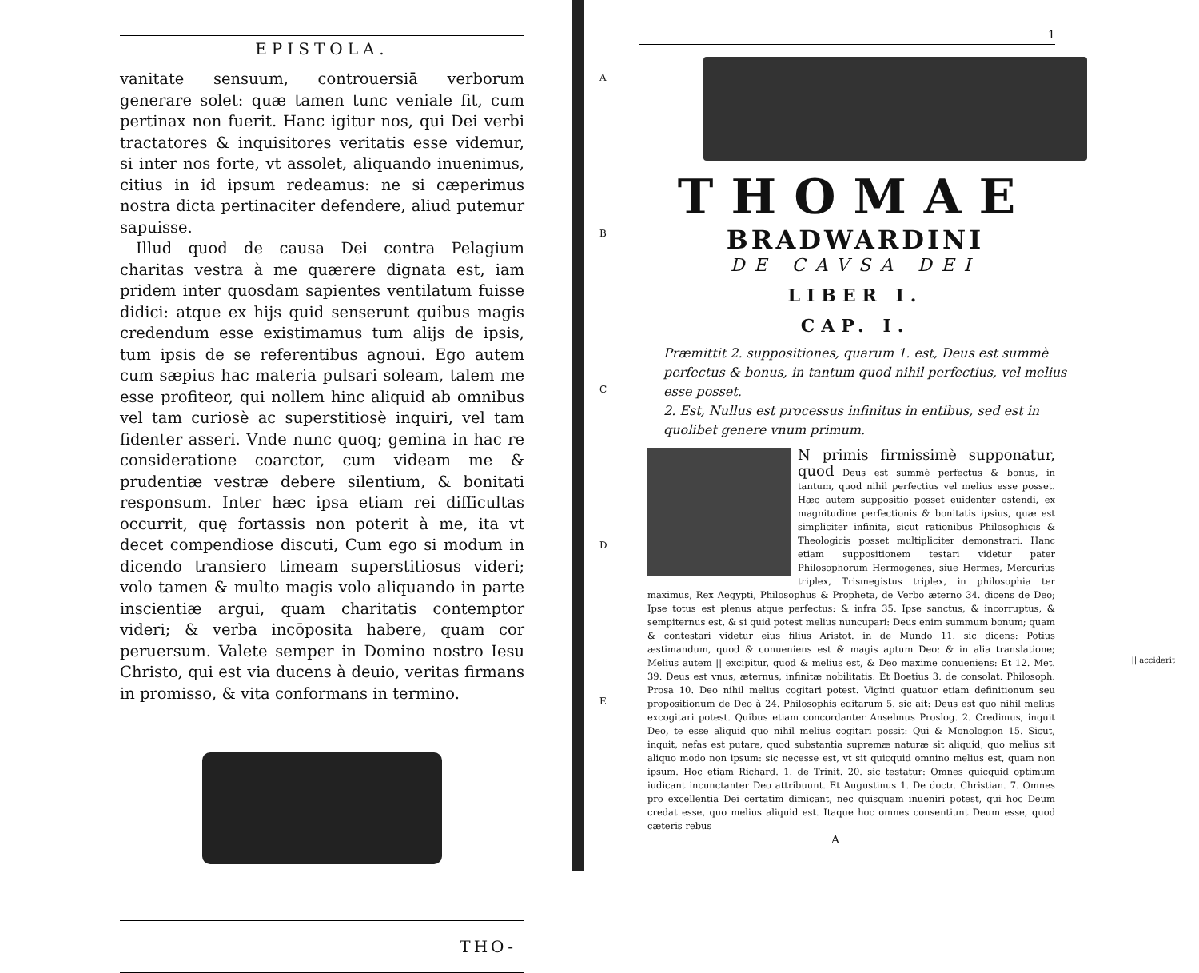EPISTOLA.
vanitate sensuum, controuersiā verborum generare solet: quæ tamen tunc veniale fit, cum pertinax non fuerit. Hanc igitur nos, qui Dei verbi tractatores & inquisitores veritatis esse videmur, si inter nos forte, vt assolet, aliquando inuenimus, citius in id ipsum redeamus: ne si cæperimus nostra dicta pertinaciter defendere, aliud putemur sapuisse.
Illud quod de causa Dei contra Pelagium charitas vestra à me quærere dignata est, iam pridem inter quosdam sapientes ventilatum fuisse didici: atque ex hijs quid senserunt quibus magis credendum esse existimamus tum alijs de ipsis, tum ipsis de se referentibus agnoui. Ego autem cum sæpius hac materia pulsari soleam, talem me esse profiteor, qui nollem hinc aliquid ab omnibus vel tam curiosè ac superstitiosè inquiri, vel tam fidenter asseri. Vnde nunc quoq; gemina in hac re consideratione coarctor, cum videam me & prudentiæ vestræ debere silentium, & bonitati responsum. Inter hæc ipsa etiam rei difficultas occurrit, quę fortassis non poterit à me, ita vt decet compendiose discuti, Cum ego si modum in dicendo transiero timeam superstitiosus videri; volo tamen & multo magis volo aliquando in parte inscientiæ argui, quam charitatis contemptor videri; & verba incōposita habere, quam cor peruersum. Valete semper in Domino nostro Iesu Christo, qui est via ducens à deuio, veritas firmans in promisso, & vita conformans in termino.
THO-
1
A
B
C
D
E
THOMAE
BRADWARDINI
DE CAVSA DEI
LIBER I.
CAP. I.
Præmittit 2. suppositiones, quarum 1. est, Deus est summè perfectus & bonus, in tantum quod nihil perfectius, vel melius esse posset.
2. Est, Nullus est processus infinitus in entibus, sed est in quolibet genere vnum primum.
N primis firmissimè supponatur, quod Deus est summè perfectus & bonus, in tantum, quod nihil perfectius vel melius esse posset. Hæc autem suppositio posset euidenter ostendi, ex magnitudine perfectionis & bonitatis ipsius, quæ est simpliciter infinita, sicut rationibus Philosophicis & Theologicis posset multipliciter demonstrari. Hanc etiam suppositionem testari videtur pater Philosophorum Hermogenes, siue Hermes, Mercurius triplex, Trismegistus triplex, in philosophia ter maximus, Rex Aegypti, Philosophus & Propheta, de Verbo æterno 34. dicens de Deo; Ipse totus est plenus atque perfectus: & infra 35. Ipse sanctus, & incorruptus, & sempiternus est, & si quid potest melius nuncupari: Deus enim summum bonum; quam & contestari videtur eius filius Aristot. in de Mundo 11. sic dicens: Potius æstimandum, quod & conueniens est & magis aptum Deo: & in alia translatione; Melius autem || excipitur, quod & melius est, & Deo maxime conueniens: Et 12. Met. 39. Deus est vnus, æternus, infinitæ nobilitatis. Et Boetius 3. de consolat. Philosoph. Prosa 10. Deo nihil melius cogitari potest. Viginti quatuor etiam definitionum seu propositionum de Deo à 24. Philosophis editarum 5. sic ait: Deus est quo nihil melius excogitari potest. Quibus etiam concordanter Anselmus Proslog. 2. Credimus, inquit Deo, te esse aliquid quo nihil melius cogitari possit: Qui & Monologion 15. Sicut, inquit, nefas est putare, quod substantia supremæ naturæ sit aliquid, quo melius sit aliquo modo non ipsum: sic necesse est, vt sit quicquid omnino melius est, quam non ipsum. Hoc etiam Richard. 1. de Trinit. 20. sic testatur: Omnes quicquid optimum iudicant incunctanter Deo attribuunt. Et Augustinus 1. De doctr. Christian. 7. Omnes pro excellentia Dei certatim dimicant, nec quisquam inueniri potest, qui hoc Deum credat esse, quo melius aliquid est. Itaque hoc omnes consentiunt Deum esse, quod cæteris rebus
A
|| acciderit